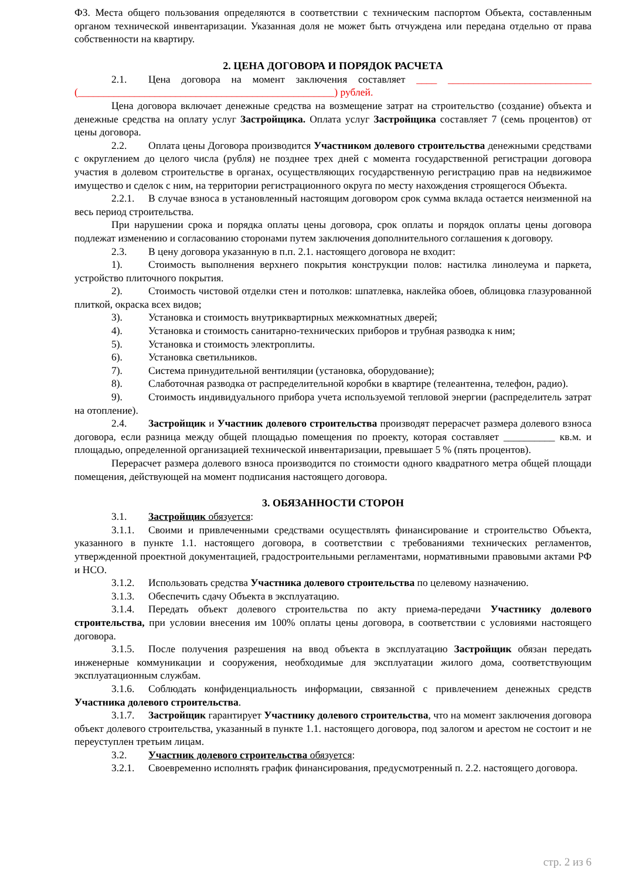ФЗ. Места общего пользования определяются в соответствии с техническим паспортом Объекта, составленным органом технической инвентаризации. Указанная доля не может быть отчуждена или передана отдельно от права собственности на квартиру.
2. ЦЕНА ДОГОВОРА И ПОРЯДОК РАСЧЕТА
2.1. Цена договора на момент заключения составляет ____ ____________________________ (__________________________________________________) рублей.
Цена договора включает денежные средства на возмещение затрат на строительство (создание) объекта и денежные средства на оплату услуг Застройщика. Оплата услуг Застройщика составляет 7 (семь процентов) от цены договора.
2.2. Оплата цены Договора производится Участником долевого строительства денежными средствами с округлением до целого числа (рубля) не позднее трех дней с момента государственной регистрации договора участия в долевом строительстве в органах, осуществляющих государственную регистрацию прав на недвижимое имущество и сделок с ним, на территории регистрационного округа по месту нахождения строящегося Объекта.
2.2.1. В случае взноса в установленный настоящим договором срок сумма вклада остается неизменной на весь период строительства.
При нарушении срока и порядка оплаты цены договора, срок оплаты и порядок оплаты цены договора подлежат изменению и согласованию сторонами путем заключения дополнительного соглашения к договору.
2.3. В цену договора указанную в п.п. 2.1. настоящего договора не входит:
1). Стоимость выполнения верхнего покрытия конструкции полов: настилка линолеума и паркета, устройство плиточного покрытия.
2). Стоимость чистовой отделки стен и потолков: шпатлевка, наклейка обоев, облицовка глазурованной плиткой, окраска всех видов;
3). Установка и стоимость внутриквартирных межкомнатных дверей;
4). Установка и стоимость санитарно-технических приборов и трубная разводка к ним;
5). Установка и стоимость электроплиты.
6). Установка светильников.
7). Система принудительной вентиляции (установка, оборудование);
8). Слаботочная разводка от распределительной коробки в квартире (телеантенна, телефон, радио).
9). Стоимость индивидуального прибора учета используемой тепловой энергии (распределитель затрат на отопление).
2.4. Застройщик и Участник долевого строительства производят перерасчет размера долевого взноса договора, если разница между общей площадью помещения по проекту, которая составляет __________ кв.м. и площадью, определенной организацией технической инвентаризации, превышает 5 % (пять процентов).
Перерасчет размера долевого взноса производится по стоимости одного квадратного метра общей площади помещения, действующей на момент подписания настоящего договора.
3. ОБЯЗАННОСТИ СТОРОН
3.1. Застройщик обязуется:
3.1.1. Своими и привлеченными средствами осуществлять финансирование и строительство Объекта, указанного в пункте 1.1. настоящего договора, в соответствии с требованиями технических регламентов, утвержденной проектной документацией, градостроительными регламентами, нормативными правовыми актами РФ и НСО.
3.1.2. Использовать средства Участника долевого строительства по целевому назначению.
3.1.3. Обеспечить сдачу Объекта в эксплуатацию.
3.1.4. Передать объект долевого строительства по акту приема-передачи Участнику долевого строительства, при условии внесения им 100% оплаты цены договора, в соответствии с условиями настоящего договора.
3.1.5. После получения разрешения на ввод объекта в эксплуатацию Застройщик обязан передать инженерные коммуникации и сооружения, необходимые для эксплуатации жилого дома, соответствующим эксплуатационным службам.
3.1.6. Соблюдать конфиденциальность информации, связанной с привлечением денежных средств Участника долевого строительства.
3.1.7. Застройщик гарантирует Участнику долевого строительства, что на момент заключения договора объект долевого строительства, указанный в пункте 1.1. настоящего договора, под залогом и арестом не состоит и не переуступлен третьим лицам.
3.2. Участник долевого строительства обязуется:
3.2.1. Своевременно исполнять график финансирования, предусмотренный п. 2.2. настоящего договора.
стр. 2 из 6